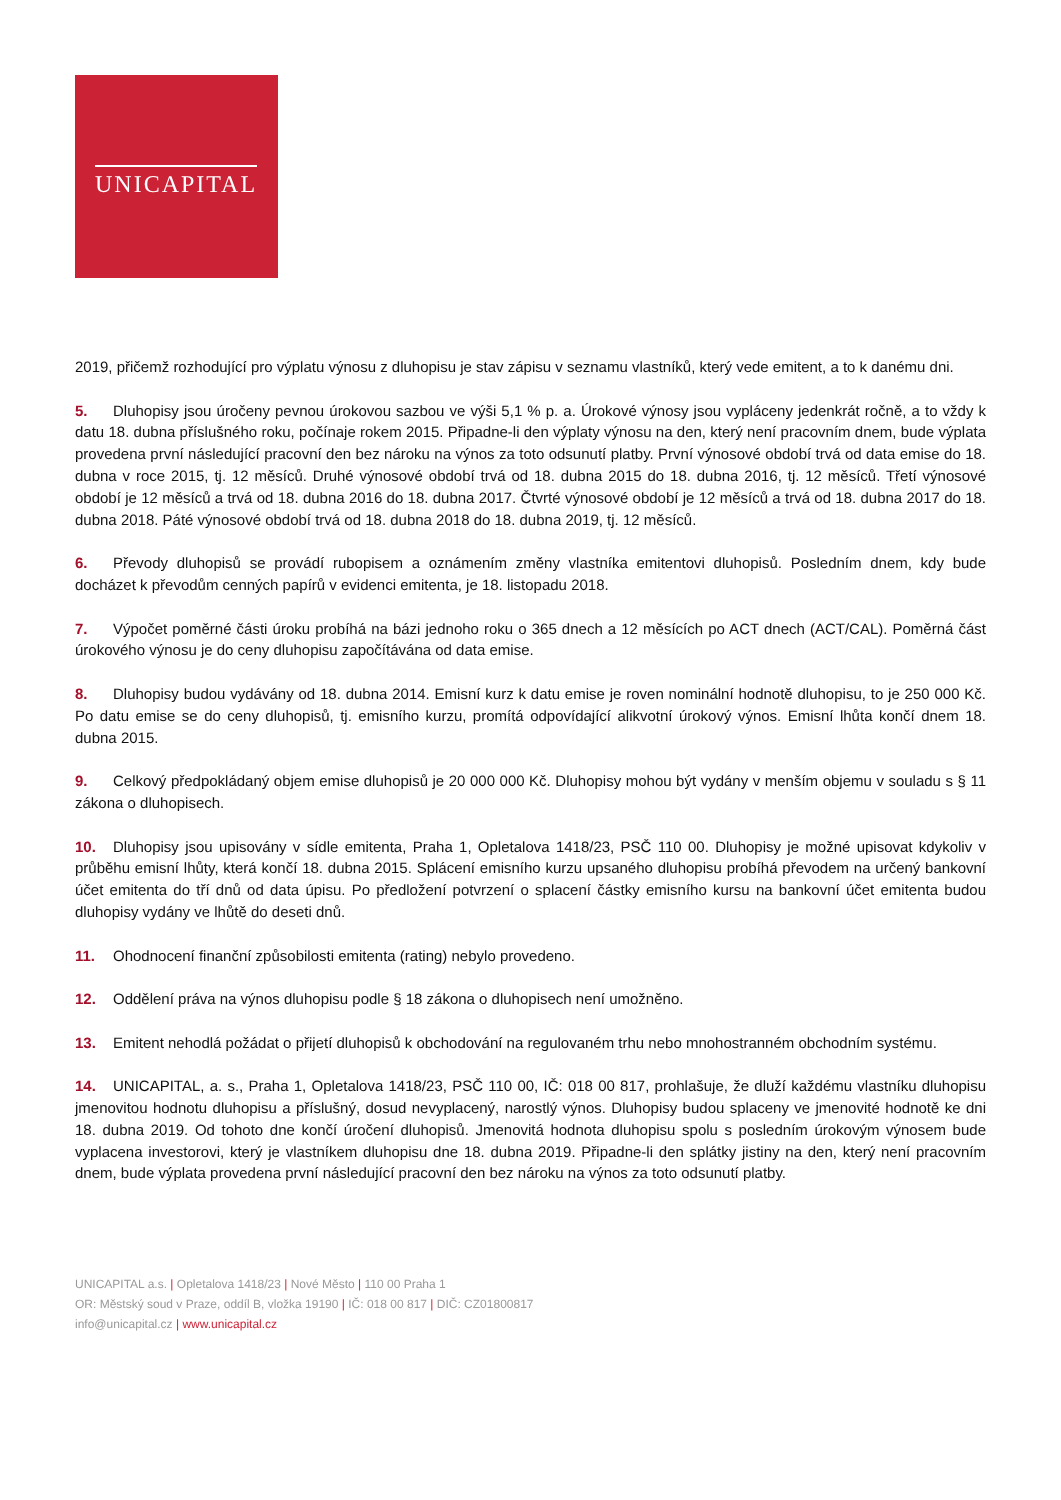UNICAPITAL
2019, přičemž rozhodující pro výplatu výnosu z dluhopisu je stav zápisu v seznamu vlastníků, který vede emitent, a to k danému dni.
5. Dluhopisy jsou úročeny pevnou úrokovou sazbou ve výši 5,1 % p. a. Úrokové výnosy jsou vypláceny jedenkrát ročně, a to vždy k datu 18. dubna příslušného roku, počínaje rokem 2015. Připadne-li den výplaty výnosu na den, který není pracovním dnem, bude výplata provedena první následující pracovní den bez nároku na výnos za toto odsunutí platby. První výnosové období trvá od data emise do 18. dubna v roce 2015, tj. 12 měsíců. Druhé výnosové období trvá od 18. dubna 2015 do 18. dubna 2016, tj. 12 měsíců. Třetí výnosové období je 12 měsíců a trvá od 18. dubna 2016 do 18. dubna 2017. Čtvrté výnosové období je 12 měsíců a trvá od 18. dubna 2017 do 18. dubna 2018. Páté výnosové období trvá od 18. dubna 2018 do 18. dubna 2019, tj. 12 měsíců.
6. Převody dluhopisů se provádí rubopisem a oznámením změny vlastníka emitentovi dluhopisů. Posledním dnem, kdy bude docházet k převodům cenných papírů v evidenci emitenta, je 18. listopadu 2018.
7. Výpočet poměrné části úroku probíhá na bázi jednoho roku o 365 dnech a 12 měsících po ACT dnech (ACT/CAL). Poměrná část úrokového výnosu je do ceny dluhopisu započítávána od data emise.
8. Dluhopisy budou vydávány od 18. dubna 2014. Emisní kurz k datu emise je roven nominální hodnotě dluhopisu, to je 250 000 Kč. Po datu emise se do ceny dluhopisů, tj. emisního kurzu, promítá odpovídající alikvotní úrokový výnos. Emisní lhůta končí dnem 18. dubna 2015.
9. Celkový předpokládaný objem emise dluhopisů je 20 000 000 Kč. Dluhopisy mohou být vydány v menším objemu v souladu s § 11 zákona o dluhopisech.
10. Dluhopisy jsou upisovány v sídle emitenta, Praha 1, Opletalova 1418/23, PSČ 110 00. Dluhopisy je možné upisovat kdykoliv v průběhu emisní lhůty, která končí 18. dubna 2015. Splácení emisního kurzu upsaného dluhopisu probíhá převodem na určený bankovní účet emitenta do tří dnů od data úpisu. Po předložení potvrzení o splacení částky emisního kursu na bankovní účet emitenta budou dluhopisy vydány ve lhůtě do deseti dnů.
11. Ohodnocení finanční způsobilosti emitenta (rating) nebylo provedeno.
12. Oddělení práva na výnos dluhopisu podle § 18 zákona o dluhopisech není umožněno.
13. Emitent nehodlá požádat o přijetí dluhopisů k obchodování na regulovaném trhu nebo mnohostranném obchodním systému.
14. UNICAPITAL, a. s., Praha 1, Opletalova 1418/23, PSČ 110 00, IČ: 018 00 817, prohlašuje, že dluží každému vlastníku dluhopisu jmenovitou hodnotu dluhopisu a příslušný, dosud nevyplacený, narostlý výnos. Dluhopisy budou splaceny ve jmenovité hodnotě ke dni 18. dubna 2019. Od tohoto dne končí úročení dluhopisů. Jmenovitá hodnota dluhopisu spolu s posledním úrokovým výnosem bude vyplacena investorovi, který je vlastníkem dluhopisu dne 18. dubna 2019. Připadne-li den splátky jistiny na den, který není pracovním dnem, bude výplata provedena první následující pracovní den bez nároku na výnos za toto odsunutí platby.
UNICAPITAL a.s. | Opletalova 1418/23 | Nové Město | 110 00 Praha 1
OR: Městský soud v Praze, oddíl B, vložka 19190 | IČ: 018 00 817 | DIČ: CZ01800817
info@unicapital.cz | www.unicapital.cz